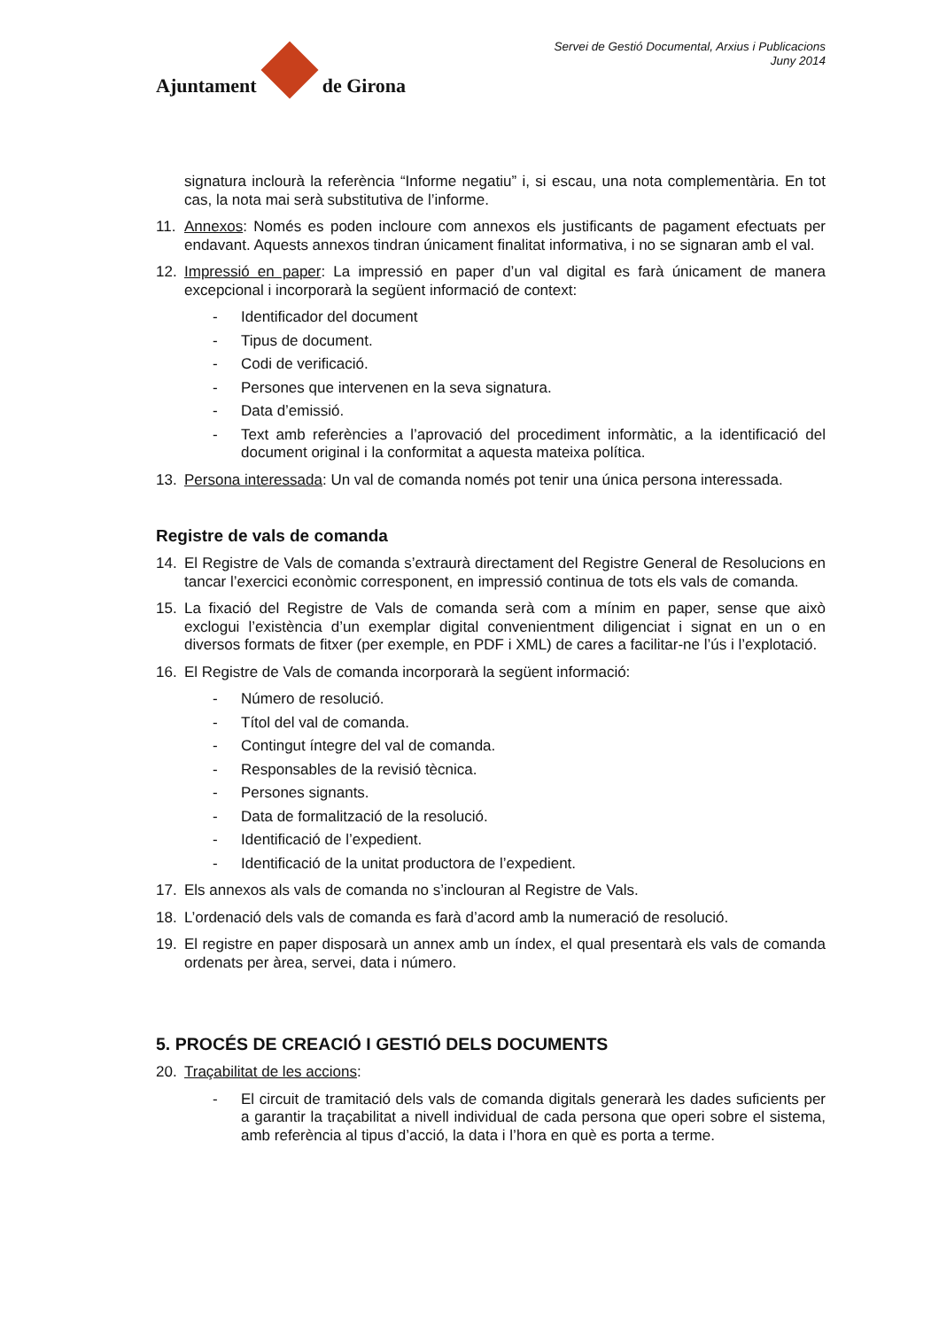Ajuntament
de Girona
Servei de Gestió Documental, Arxius i Publicacions
Juny 2014
signatura inclourà la referència “Informe negatiu” i, si escau, una nota complementària. En tot cas, la nota mai serà substitutiva de l’informe.
11.
Annexos: Només es poden incloure com annexos els justificants de pagament efectuats per endavant. Aquests annexos tindran únicament finalitat informativa, i no se signaran amb el val.
12.
Impressió en paper: La impressió en paper d’un val digital es farà únicament de manera excepcional i incorporarà la següent informació de context:
- Identificador del document
- Tipus de document.
- Codi de verificació.
- Persones que intervenen en la seva signatura.
- Data d’emissió.
-
Text amb referències a l’aprovació del procediment informàtic, a la identificació del document original i la conformitat a aquesta mateixa política.
13.
Persona interessada: Un val de comanda només pot tenir una única persona interessada.
Registre de vals de comanda
14.
El Registre de Vals de comanda s’extraurà directament del Registre General de Resolucions en tancar l’exercici econòmic corresponent, en impressió continua de tots els vals de comanda.
15.
La fixació del Registre de Vals de comanda serà com a mínim en paper, sense que això exclogui l’existència d’un exemplar digital convenientment diligenciat i signat en un o en diversos formats de fitxer (per exemple, en PDF i XML) de cares a facilitar-ne l’ús i l’explotació.
16.
El Registre de Vals de comanda incorporarà la següent informació:
- Número de resolució.
- Títol del val de comanda.
- Contingut íntegre del val de comanda.
- Responsables de la revisió tècnica.
- Persones signants.
- Data de formalització de la resolució.
- Identificació de l’expedient.
- Identificació de la unitat productora de l’expedient.
17.
Els annexos als vals de comanda no s’inclouran al Registre de Vals.
18.
L’ordenació dels vals de comanda es farà d’acord amb la numeració de resolució.
19.
El registre en paper disposarà un annex amb un índex, el qual presentarà els vals de comanda ordenats per àrea, servei, data i número.
5. PROCÉS DE CREACIÓ I GESTIÓ DELS DOCUMENTS
20.
Traçabilitat de les accions:
-
El circuit de tramitació dels vals de comanda digitals generarà les dades suficients per a garantir la traçabilitat a nivell individual de cada persona que operi sobre el sistema, amb referència al tipus d’acció, la data i l’hora en què es porta a terme.